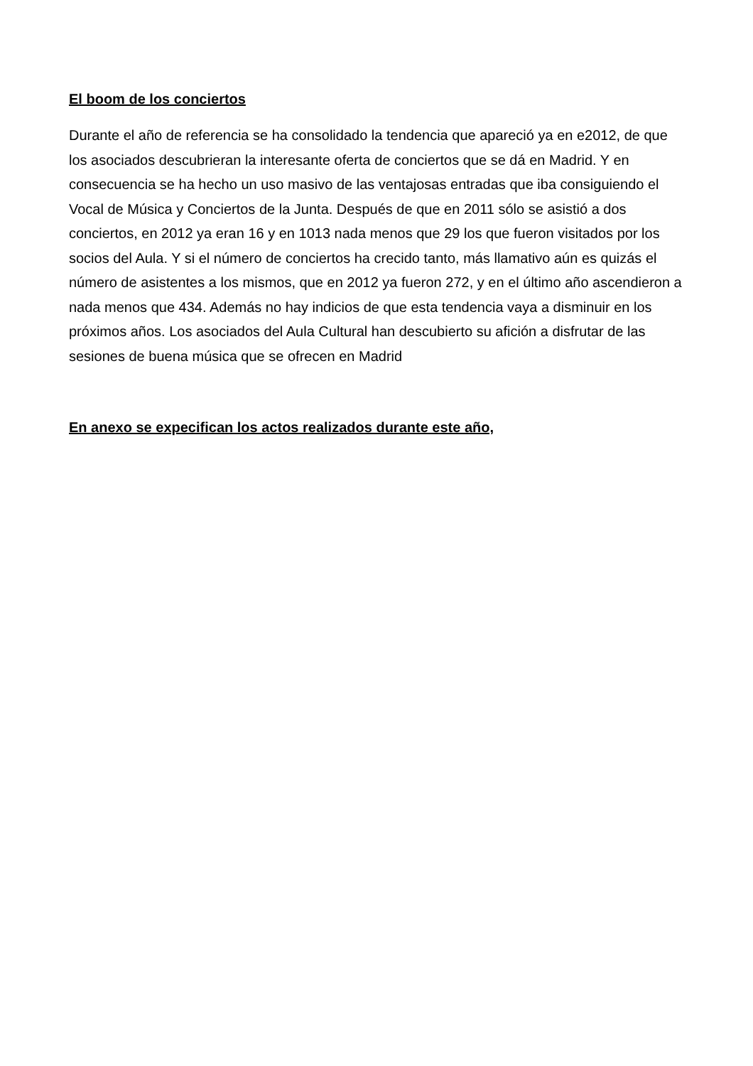El boom de los conciertos
Durante el año de referencia se ha consolidado la tendencia que apareció ya en e2012, de que los asociados descubrieran la interesante oferta de conciertos que se dá en Madrid. Y en consecuencia se ha hecho un uso masivo de las ventajosas entradas que iba consiguiendo el Vocal de Música y Conciertos de la Junta. Después de que en 2011 sólo se asistió a dos conciertos, en 2012 ya eran 16 y en 1013 nada menos que 29 los que fueron visitados por los socios del Aula. Y si el número de conciertos ha crecido tanto, más llamativo aún es quizás el número de asistentes a los mismos, que en 2012 ya fueron 272, y en el último año ascendieron a nada menos que 434. Además no hay indicios de que esta tendencia vaya a disminuir en los próximos años. Los asociados del Aula Cultural han descubierto su afición a disfrutar de las sesiones de buena música que se ofrecen en Madrid
En anexo se expecifican los actos realizados durante este año,